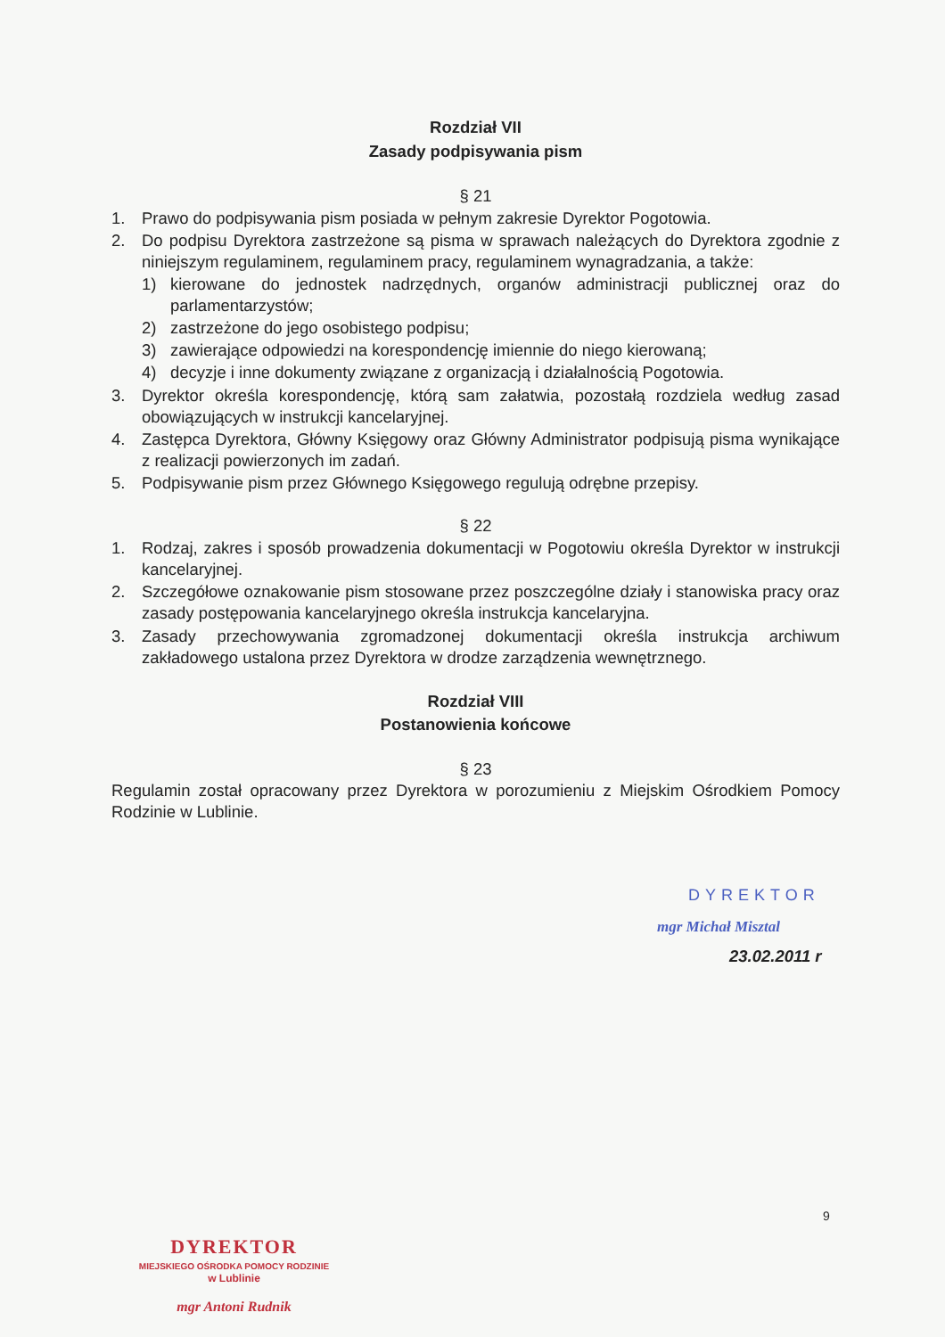Rozdział VII
Zasady podpisywania pism
§ 21
1. Prawo do podpisywania pism posiada w pełnym zakresie Dyrektor Pogotowia.
2. Do podpisu Dyrektora zastrzeżone są pisma w sprawach należących do Dyrektora zgodnie z niniejszym regulaminem, regulaminem pracy, regulaminem wynagradzania, a także:
1) kierowane do jednostek nadrzędnych, organów administracji publicznej oraz do parlamentarzystów;
2) zastrzeżone do jego osobistego podpisu;
3) zawierające odpowiedzi na korespondencję imiennie do niego kierowaną;
4) decyzje i inne dokumenty związane z organizacją i działalnością Pogotowia.
3. Dyrektor określa korespondencję, którą sam załatwia, pozostałą rozdziela według zasad obowiązujących w instrukcji kancelaryjnej.
4. Zastępca Dyrektora, Główny Księgowy oraz Główny Administrator podpisują pisma wynikające z realizacji powierzonych im zadań.
5. Podpisywanie pism przez Głównego Księgowego regulują odrębne przepisy.
§ 22
1. Rodzaj, zakres i sposób prowadzenia dokumentacji w Pogotowiu określa Dyrektor w instrukcji kancelaryjnej.
2. Szczegółowe oznakowanie pism stosowane przez poszczególne działy i stanowiska pracy oraz zasady postępowania kancelaryjnego określa instrukcja kancelaryjna.
3. Zasady przechowywania zgromadzonej dokumentacji określa instrukcja archiwum zakładowego ustalona przez Dyrektora w drodze zarządzenia wewnętrznego.
Rozdział VIII
Postanowienia końcowe
§ 23
Regulamin został opracowany przez Dyrektora w porozumieniu z Miejskim Ośrodkiem Pomocy Rodzinie w Lublinie.
DYREKTOR
mgr Michał Misztal
23.02.2011 r
9
DYREKTOR
MIEJSKIEGO OŚRODKA POMOCY RODZINIE
w Lublinie
mgr Antoni Rudnik